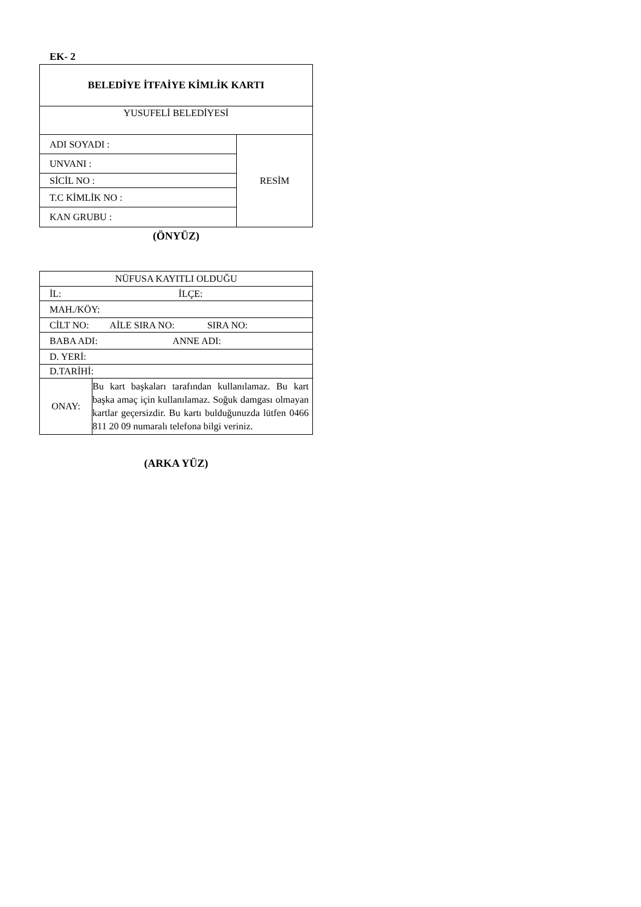EK- 2
| BELEDİYE İTFAİYE KİMLİK KARTI | |
| YUSUFELİ BELEDİYESİ | |
| ADI SOYADI : | RESİM |
| UNVANI : | |
| SİCİL NO : | |
| T.C KİMLİK NO : | |
| KAN GRUBU : | |
(ÖNYÜZ)
| NÜFUSA KAYITLI OLDUĞU | |
| İL: İLÇE: | |
| MAH./KÖY: | |
| CİLT NO: AİLE SIRA NO: SIRA NO: | |
| BABA ADI: ANNE ADI: | |
| D. YERİ: | |
| D.TARİHİ: | |
| ONAY: | Bu kart başkaları tarafından kullanılamaz. Bu kart başka amaç için kullanılamaz. Soğuk damgası olmayan kartlar geçersizdir. Bu kartı bulduğunuzda lütfen 0466 811 20 09 numaralı telefona bilgi veriniz. |
(ARKA YÜZ)